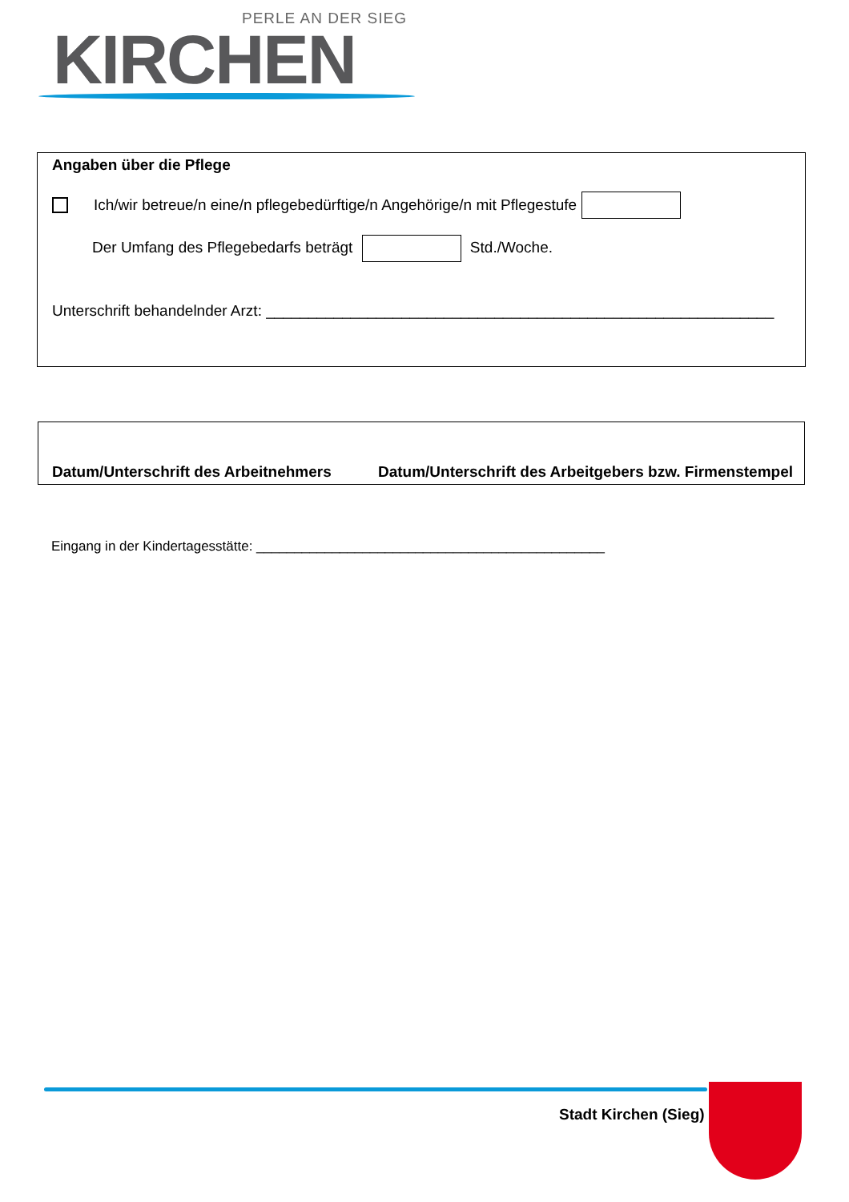PERLE AN DER SIEG
KIRCHEN
Angaben über die Pflege
Ich/wir betreue/n eine/n pflegebedürftige/n Angehörige/n mit Pflegestufe
Der Umfang des Pflegebedarfs beträgt Std./Woche.
Unterschrift behandelnder Arzt: ____________________________________________________________
Datum/Unterschrift des Arbeitnehmers Datum/Unterschrift des Arbeitgebers bzw. Firmenstempel
Eingang in der Kindertagesstätte: ______________________________________________
Stadt Kirchen (Sieg)